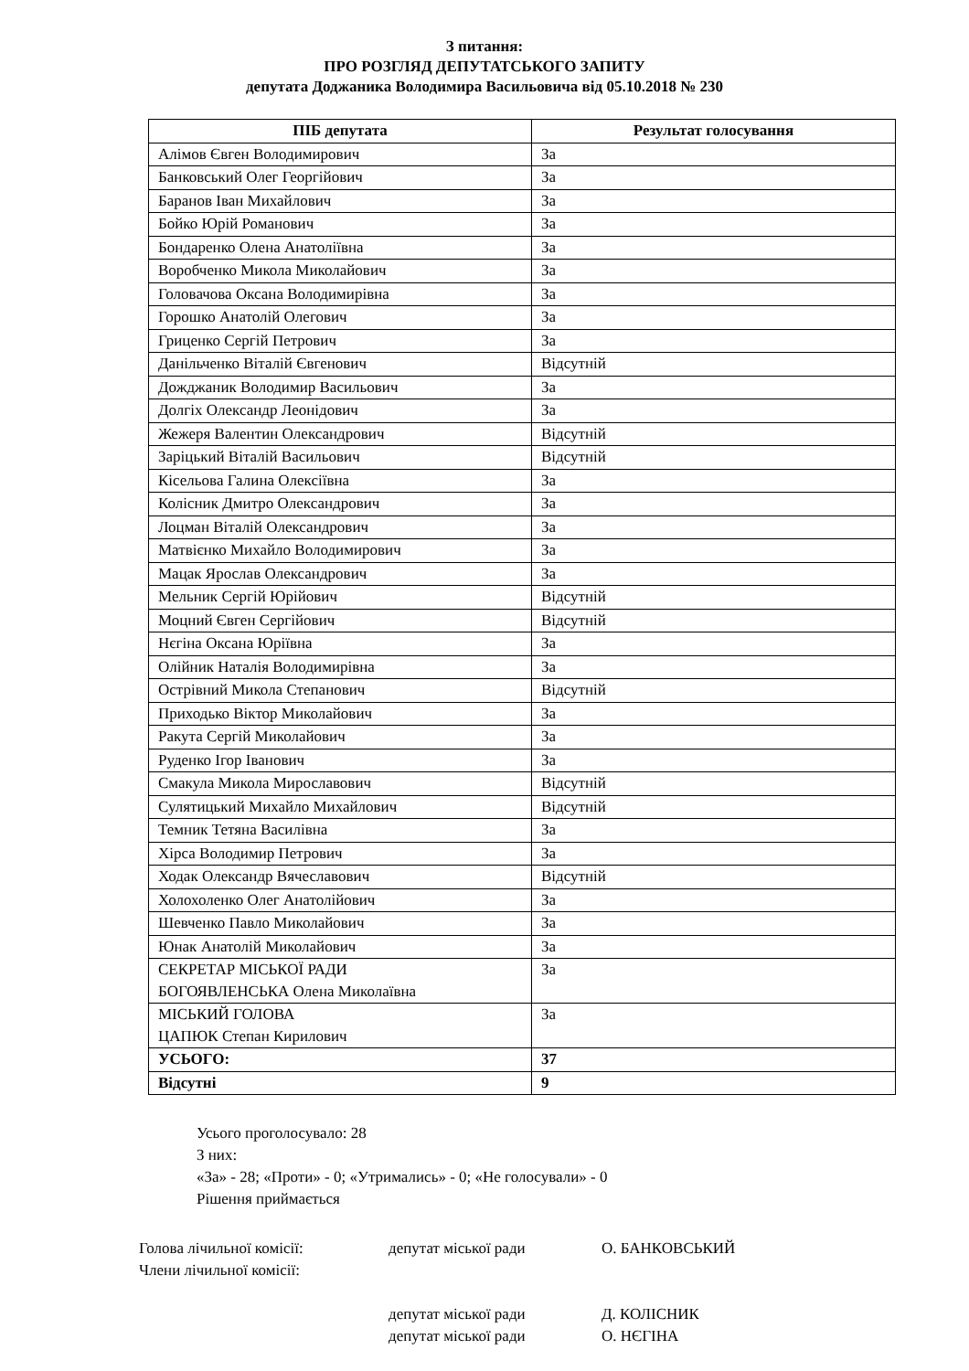З питання:
ПРО РОЗГЛЯД ДЕПУТАТСЬКОГО ЗАПИТУ
депутата Доджаника Володимира Васильовича від 05.10.2018 № 230
| ПІБ депутата | Результат голосування |
| --- | --- |
| Алімов Євген Володимирович | За |
| Банковський Олег Георгійович | За |
| Баранов Іван Михайлович | За |
| Бойко Юрій Романович | За |
| Бондаренко Олена Анатоліївна | За |
| Воробченко Микола Миколайович | За |
| Головачова Оксана Володимирівна | За |
| Горошко Анатолій Олегович | За |
| Гриценко Сергій Петрович | За |
| Данільченко Віталій Євгенович | Відсутній |
| Дожджаник Володимир Васильович | За |
| Долгіх Олександр Леонідович | За |
| Жежеря Валентин Олександрович | Відсутній |
| Заріцький Віталій Васильович | Відсутній |
| Кісельова Галина Олексіївна | За |
| Колісник Дмитро Олександрович | За |
| Лоцман Віталій Олександрович | За |
| Матвієнко Михайло Володимирович | За |
| Мацак Ярослав Олександрович | За |
| Мельник Сергій Юрійович | Відсутній |
| Моцний Євген Сергійович | Відсутній |
| Нєгіна Оксана Юріївна | За |
| Олійник Наталія Володимирівна | За |
| Острівний Микола Степанович | Відсутній |
| Приходько Віктор Миколайович | За |
| Ракута Сергій Миколайович | За |
| Руденко Ігор Іванович | За |
| Смакула Микола Мирославович | Відсутній |
| Сулятицький Михайло Михайлович | Відсутній |
| Темник Тетяна Василівна | За |
| Хірса Володимир Петрович | За |
| Ходак Олександр Вячеславович | Відсутній |
| Холохоленко Олег Анатолійович | За |
| Шевченко Павло Миколайович | За |
| Юнак Анатолій Миколайович | За |
| СЕКРЕТАР МІСЬКОЇ РАДИ БОГОЯВЛЕНСЬКА Олена Миколаївна | За |
| МІСЬКИЙ ГОЛОВА ЦАПЮК Степан Кирилович | За |
| УСЬОГО: | 37 |
| Відсутні | 9 |
Усього проголосувало: 28
З них:
«За» - 28; «Проти» - 0; «Утримались» - 0; «Не голосували» - 0
Рішення приймається
Голова лічильної комісії: депутат міської ради О. БАНКОВСЬКИЙ
Члени лічильної комісії:
депутат міської ради Д. КОЛІСНИК
депутат міської ради О. НЄГІНА